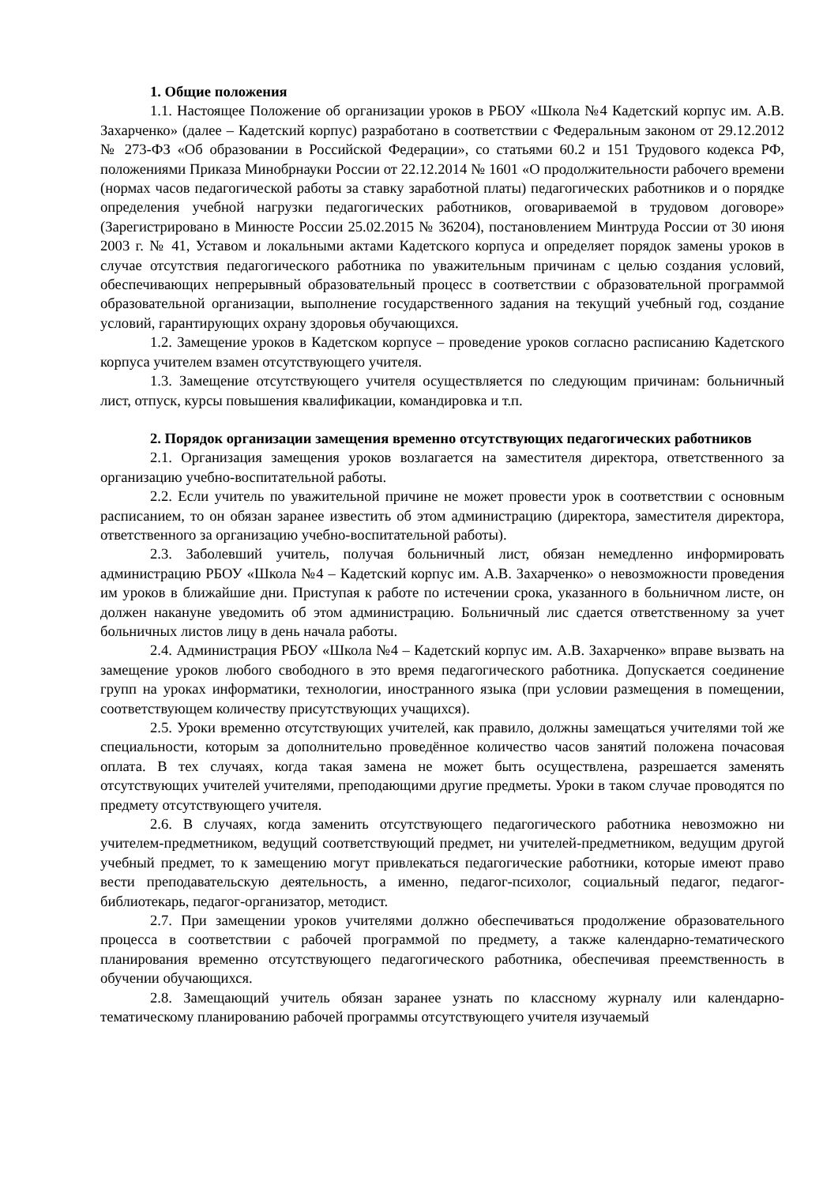1. Общие положения
1.1. Настоящее Положение об организации уроков в РБОУ «Школа №4 Кадетский корпус им. А.В. Захарченко» (далее – Кадетский корпус) разработано в соответствии с Федеральным законом от 29.12.2012 № 273-ФЗ «Об образовании в Российской Федерации», со статьями 60.2 и 151 Трудового кодекса РФ, положениями Приказа Минобрнауки России от 22.12.2014 № 1601 «О продолжительности рабочего времени (нормах часов педагогической работы за ставку заработной платы) педагогических работников и о порядке определения учебной нагрузки педагогических работников, оговариваемой в трудовом договоре» (Зарегистрировано в Минюсте России 25.02.2015 № 36204), постановлением Минтруда России от 30 июня 2003 г. № 41, Уставом и локальными актами Кадетского корпуса и определяет порядок замены уроков в случае отсутствия педагогического работника по уважительным причинам с целью создания условий, обеспечивающих непрерывный образовательный процесс в соответствии с образовательной программой образовательной организации, выполнение государственного задания на текущий учебный год, создание условий, гарантирующих охрану здоровья обучающихся.
1.2. Замещение уроков в Кадетском корпусе – проведение уроков согласно расписанию Кадетского корпуса учителем взамен отсутствующего учителя.
1.3. Замещение отсутствующего учителя осуществляется по следующим причинам: больничный лист, отпуск, курсы повышения квалификации, командировка и т.п.
2. Порядок организации замещения временно отсутствующих педагогических работников
2.1. Организация замещения уроков возлагается на заместителя директора, ответственного за организацию учебно-воспитательной работы.
2.2. Если учитель по уважительной причине не может провести урок в соответствии с основным расписанием, то он обязан заранее известить об этом администрацию (директора, заместителя директора, ответственного за организацию учебно-воспитательной работы).
2.3. Заболевший учитель, получая больничный лист, обязан немедленно информировать администрацию РБОУ «Школа №4 – Кадетский корпус им. А.В. Захарченко» о невозможности проведения им уроков в ближайшие дни. Приступая к работе по истечении срока, указанного в больничном листе, он должен накануне уведомить об этом администрацию. Больничный лис сдается ответственному за учет больничных листов лицу в день начала работы.
2.4. Администрация РБОУ «Школа №4 – Кадетский корпус им. А.В. Захарченко» вправе вызвать на замещение уроков любого свободного в это время педагогического работника. Допускается соединение групп на уроках информатики, технологии, иностранного языка (при условии размещения в помещении, соответствующем количеству присутствующих учащихся).
2.5. Уроки временно отсутствующих учителей, как правило, должны замещаться учителями той же специальности, которым за дополнительно проведённое количество часов занятий положена почасовая оплата. В тех случаях, когда такая замена не может быть осуществлена, разрешается заменять отсутствующих учителей учителями, преподающими другие предметы. Уроки в таком случае проводятся по предмету отсутствующего учителя.
2.6. В случаях, когда заменить отсутствующего педагогического работника невозможно ни учителем-предметником, ведущий соответствующий предмет, ни учителей-предметником, ведущим другой учебный предмет, то к замещению могут привлекаться педагогические работники, которые имеют право вести преподавательскую деятельность, а именно, педагог-психолог, социальный педагог, педагог-библиотекарь, педагог-организатор, методист.
2.7. При замещении уроков учителями должно обеспечиваться продолжение образовательного процесса в соответствии с рабочей программой по предмету, а также календарно-тематического планирования временно отсутствующего педагогического работника, обеспечивая преемственность в обучении обучающихся.
2.8. Замещающий учитель обязан заранее узнать по классному журналу или календарно-тематическому планированию рабочей программы отсутствующего учителя изучаемый